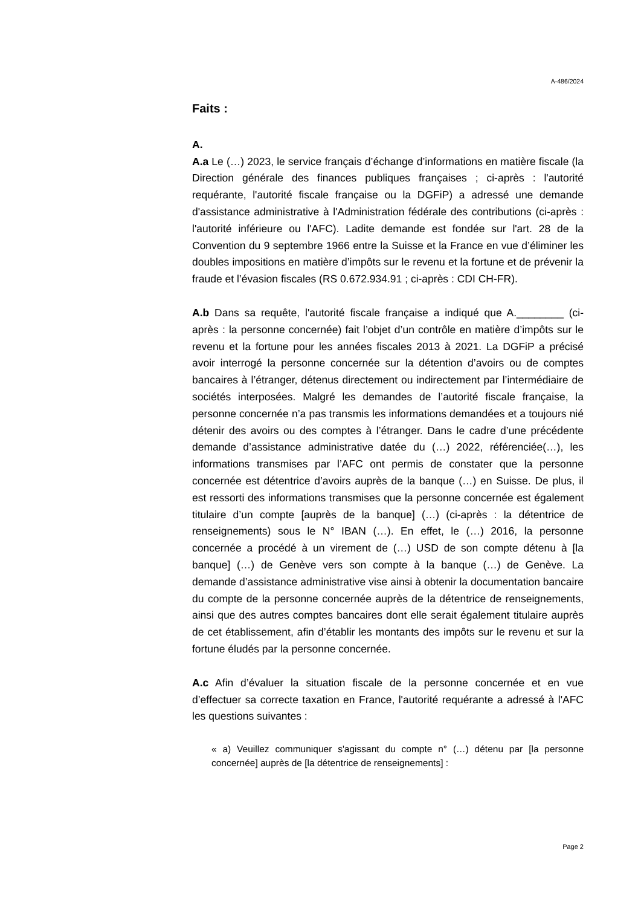A-486/2024
Faits :
A.
A.a Le (…) 2023, le service français d’échange d’informations en matière fiscale (la Direction générale des finances publiques françaises ; ci-après : l'autorité requérante, l'autorité fiscale française ou la DGFiP) a adressé une demande d'assistance administrative à l'Administration fédérale des contributions (ci-après : l'autorité inférieure ou l'AFC). Ladite demande est fondée sur l'art. 28 de la Convention du 9 septembre 1966 entre la Suisse et la France en vue d’éliminer les doubles impositions en matière d’impôts sur le revenu et la fortune et de prévenir la fraude et l’évasion fiscales (RS 0.672.934.91 ; ci-après : CDI CH-FR).
A.b Dans sa requête, l'autorité fiscale française a indiqué que A.________ (ci-après : la personne concernée) fait l’objet d’un contrôle en matière d’impôts sur le revenu et la fortune pour les années fiscales 2013 à 2021. La DGFiP a précisé avoir interrogé la personne concernée sur la détention d’avoirs ou de comptes bancaires à l’étranger, détenus directement ou indirectement par l’intermédiaire de sociétés interposées. Malgré les demandes de l’autorité fiscale française, la personne concernée n’a pas transmis les informations demandées et a toujours nié détenir des avoirs ou des comptes à l’étranger. Dans le cadre d’une précédente demande d’assistance administrative datée du (…) 2022, référenciée(…), les informations transmises par l’AFC ont permis de constater que la personne concernée est détentrice d’avoirs auprès de la banque (…) en Suisse. De plus, il est ressorti des informations transmises que la personne concernée est également titulaire d’un compte [auprès de la banque] (…) (ci-après : la détentrice de renseignements) sous le N° IBAN (…). En effet, le (…) 2016, la personne concernée a procédé à un virement de (…) USD de son compte détenu à [la banque] (…) de Genève vers son compte à la banque (…) de Genève. La demande d’assistance administrative vise ainsi à obtenir la documentation bancaire du compte de la personne concernée auprès de la détentrice de renseignements, ainsi que des autres comptes bancaires dont elle serait également titulaire auprès de cet établissement, afin d’établir les montants des impôts sur le revenu et sur la fortune éludés par la personne concernée.
A.c Afin d’évaluer la situation fiscale de la personne concernée et en vue d’effectuer sa correcte taxation en France, l'autorité requérante a adressé à l'AFC les questions suivantes :
« a) Veuillez communiquer s'agissant du compte n° (…) détenu par [la personne concernée] auprès de [la détentrice de renseignements] :
Page 2